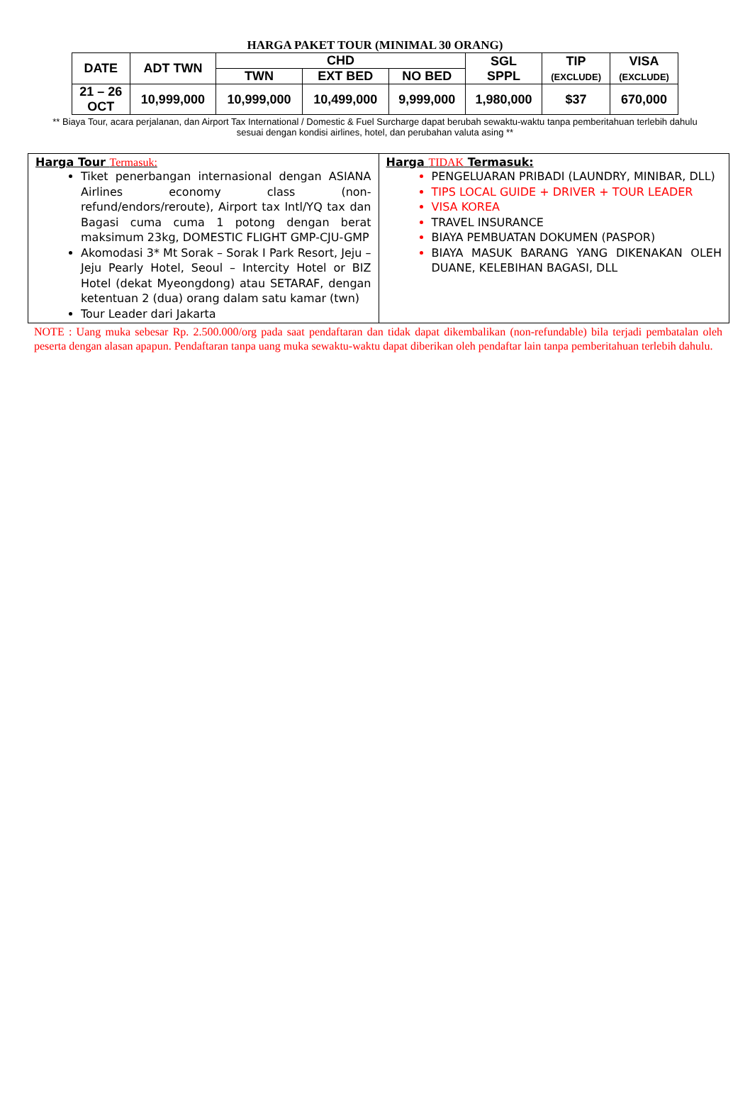HARGA PAKET TOUR (MINIMAL 30 ORANG)
| DATE | ADT TWN | CHD | | | SGL SPPL | TIP (EXCLUDE) | VISA (EXCLUDE) |
| --- | --- | --- | --- | --- | --- | --- | --- |
| | | TWN | EXT BED | NO BED | | | |
| 21 – 26 OCT | 10,999,000 | 10,999,000 | 10,499,000 | 9,999,000 | 1,980,000 | $37 | 670,000 |
** Biaya Tour, acara perjalanan, dan Airport Tax International / Domestic & Fuel Surcharge dapat berubah sewaktu-waktu tanpa pemberitahuan terlebih dahulu sesuai dengan kondisi airlines, hotel, dan perubahan valuta asing **
| Harga Tour Termasuk: Tiket penerbangan internasional dengan ASIANA Airlines economy class (non-refund/endors/reroute), Airport tax Intl/YQ tax dan Bagasi cuma cuma 1 potong dengan berat maksimum 23kg, DOMESTIC FLIGHT GMP-CJU-GMP Akomodasi 3* Mt Sorak – Sorak I Park Resort, Jeju – Jeju Pearly Hotel, Seoul – Intercity Hotel or BIZ Hotel (dekat Myeongdong) atau SETARAF, dengan ketentuan 2 (dua) orang dalam satu kamar (twn) Tour Leader dari Jakarta | Harga TIDAK Termasuk: PENGELUARAN PRIBADI (LAUNDRY, MINIBAR, DLL) TIPS LOCAL GUIDE + DRIVER + TOUR LEADER VISA KOREA TRAVEL INSURANCE BIAYA PEMBUATAN DOKUMEN (PASPOR) BIAYA MASUK BARANG YANG DIKENAKAN OLEH DUANE, KELEBIHAN BAGASI, DLL |
NOTE : Uang muka sebesar Rp. 2.500.000/org pada saat pendaftaran dan tidak dapat dikembalikan (non-refundable) bila terjadi pembatalan oleh peserta dengan alasan apapun. Pendaftaran tanpa uang muka sewaktu-waktu dapat diberikan oleh pendaftar lain tanpa pemberitahuan terlebih dahulu.